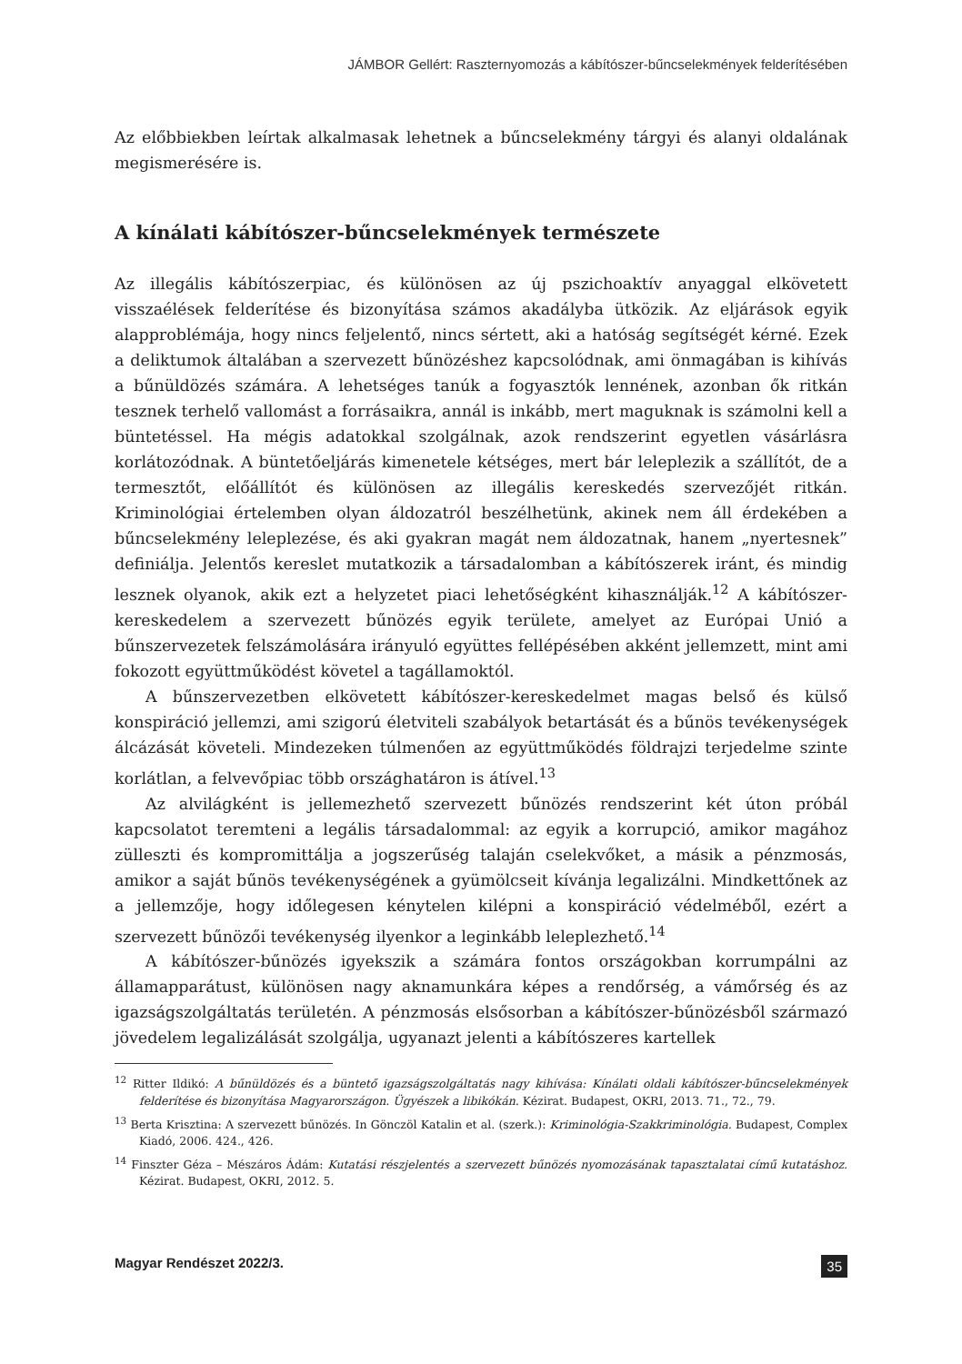JÁMBOR Gellért: Raszternyomozás a kábítószer-bűncselekmények felderítésében
Az előbbiekben leírtak alkalmasak lehetnek a bűncselekmény tárgyi és alanyi oldalának megismerésére is.
A kínálati kábítószer-bűncselekmények természete
Az illegális kábítószerpiac, és különösen az új pszichoaktív anyaggal elkövetett visszaélések felderítése és bizonyítása számos akadályba ütközik. Az eljárások egyik alapproblémája, hogy nincs feljelentő, nincs sértett, aki a hatóság segítségét kérné. Ezek a deliktumok általában a szervezett bűnözéshez kapcsolódnak, ami önmagában is kihívás a bűnüldözés számára. A lehetséges tanúk a fogyasztók lennének, azonban ők ritkán tesznek terhelő vallomást a forrásaikra, annál is inkább, mert maguknak is számolni kell a büntetéssel. Ha mégis adatokkal szolgálnak, azok rendszerint egyetlen vásárlásra korlátozódnak. A büntetőeljárás kimenetele kétséges, mert bár leleplezik a szállítót, de a termesztőt, előállítót és különösen az illegális kereskedés szervezőjét ritkán. Kriminológiai értelemben olyan áldozatról beszélhetünk, akinek nem áll érdekében a bűncselekmény leleplezése, és aki gyakran magát nem áldozatnak, hanem „nyertesnek” definiálja. Jelentős kereslet mutatkozik a társadalomban a kábítószerek iránt, és mindig lesznek olyanok, akik ezt a helyzetet piaci lehetőségként kihasználják.<sup>12</sup> A kábítószer-kereskedelem a szervezett bűnözés egyik területe, amelyet az Európai Unió a bűnszervezetek felszámolására irányuló együttes fellépésében akként jellemzett, mint ami fokozott együttműködést követel a tagállamoktól.
A bűnszervezetben elkövetett kábítószer-kereskedelmet magas belső és külső konspiráció jellemzi, ami szigorú életviteli szabályok betartását és a bűnös tevékenységek álcázását követeli. Mindezeken túlmenően az együttműködés földrajzi terjedelme szinte korlátlan, a felvevőpiac több országhatáron is átível.<sup>13</sup>
Az alvilágként is jellemezhető szervezett bűnözés rendszerint két úton próbál kapcsolatot teremteni a legális társadalommal: az egyik a korrupció, amikor magához zülleszti és kompromittálja a jogszerűség talaján cselekvőket, a másik a pénzmosás, amikor a saját bűnös tevékenységének a gyümölcseit kívánja legalizálni. Mindkettőnek az a jellemzője, hogy időlegesen kénytelen kilépni a konspiráció védelméből, ezért a szervezett bűnözői tevékenység ilyenkor a leginkább leleplezhető.<sup>14</sup>
A kábítószer-bűnözés igyekszik a számára fontos országokban korrumpálni az államapparátust, különösen nagy aknamunkára képes a rendőrség, a vámőrség és az igazságszolgáltatás területén. A pénzmosás elsősorban a kábítószer-bűnözésből származó jövedelem legalizálását szolgálja, ugyanazt jelenti a kábítószeres kartellek
<sup>12</sup> Ritter Ildikó: A bűnüldözés és a büntető igazságszolgáltatás nagy kihívása: Kínálati oldali kábítószer-bűncselekmények felderítése és bizonyítása Magyarországon. Ügyészek a libikókán. Kézirat. Budapest, OKRI, 2013. 71., 72., 79.
<sup>13</sup> Berta Krisztina: A szervezett bűnözés. In Gönczöl Katalin et al. (szerk.): Kriminológia-Szakkriminológia. Budapest, Complex Kiadó, 2006. 424., 426.
<sup>14</sup> Finszter Géza – Mészáros Ádám: Kutatási részjelentés a szervezett bűnözés nyomozásának tapasztalatai című kutatáshoz. Kézirat. Budapest, OKRI, 2012. 5.
Magyar Rendészet 2022/3. 35